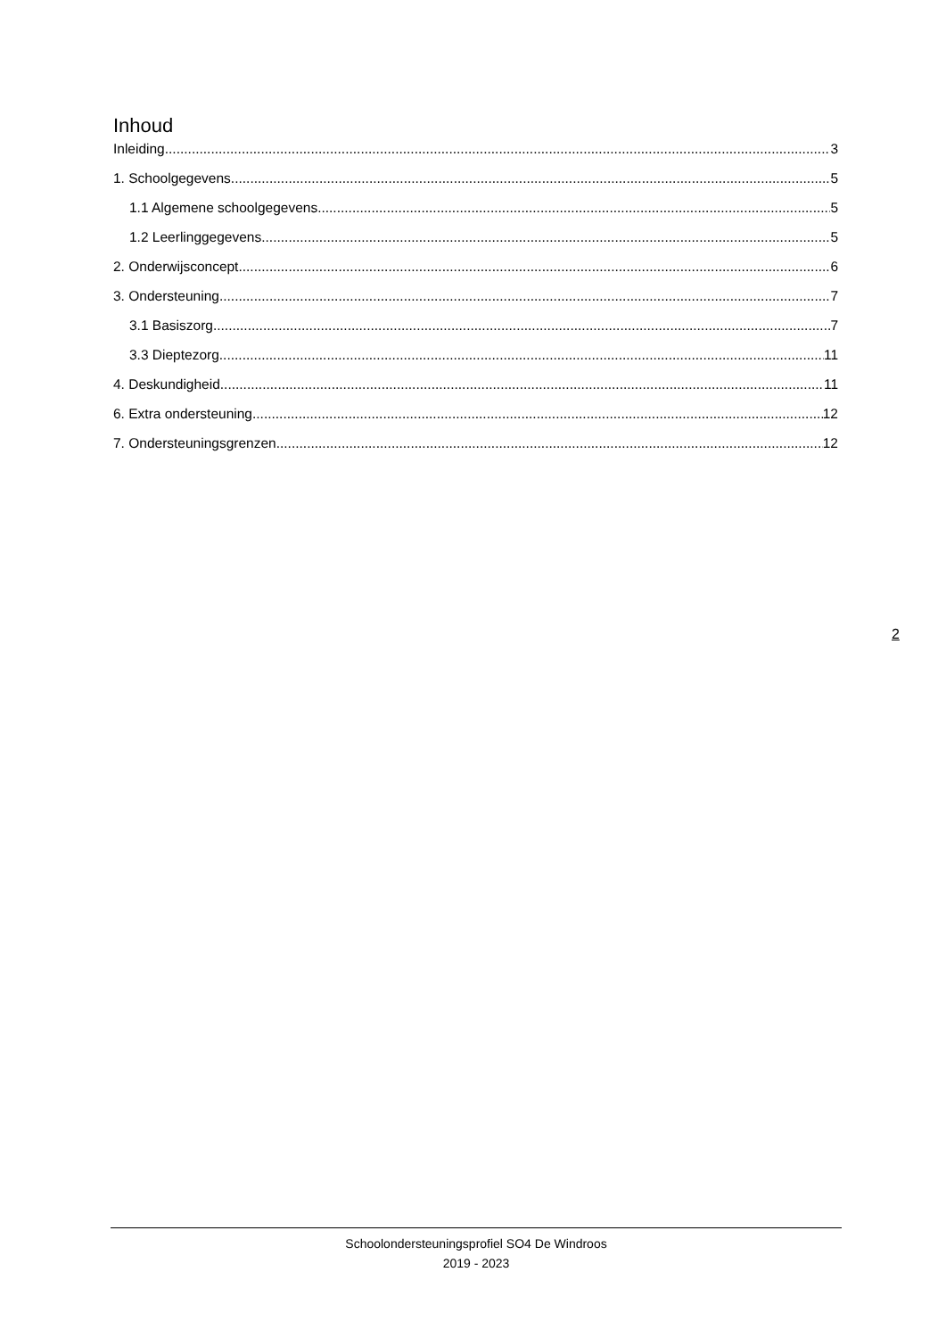Inhoud
Inleiding 3
1. Schoolgegevens 5
1.1 Algemene schoolgegevens 5
1.2 Leerlinggegevens 5
2. Onderwijsconcept 6
3. Ondersteuning 7
3.1 Basiszorg 7
3.3 Dieptezorg 11
4. Deskundigheid 11
6. Extra ondersteuning 12
7. Ondersteuningsgrenzen 12
2
Schoolondersteuningsprofiel SO4 De Windroos
2019 - 2023